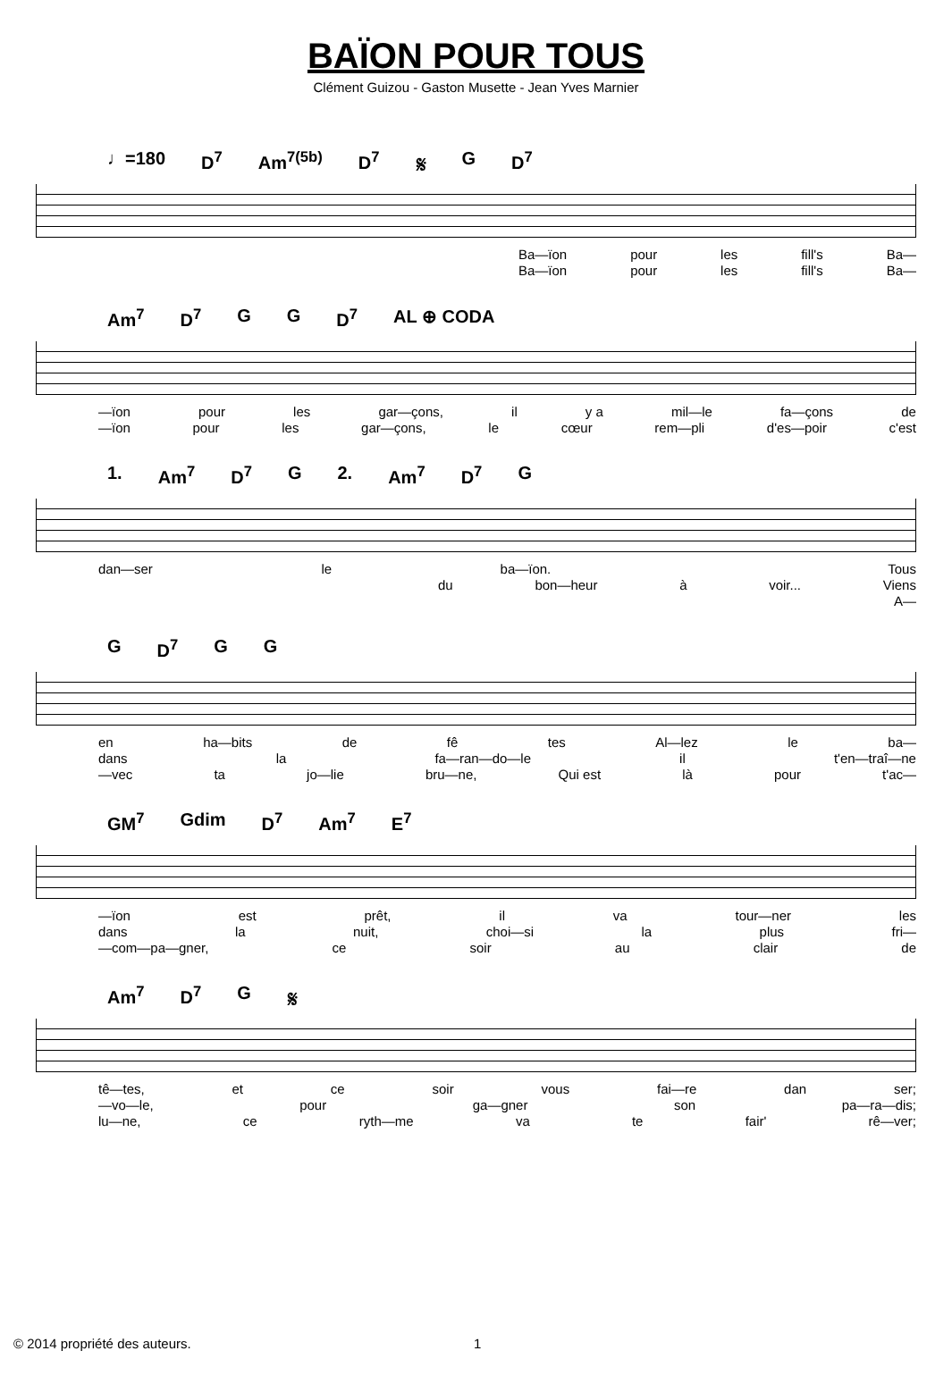BAÏON POUR TOUS
Clément Guizou - Gaston Musette - Jean Yves Marnier
♩=180 D<sup>7</sup> Am<sup>7(5b)</sup> D<sup>7</sup> 𝄋 G D<sup>7</sup>
Ba—ïon pour les fill's Ba—
Ba—ïon pour les fill's Ba—
Am<sup>7</sup> D<sup>7</sup> G G D<sup>7</sup> AL ⊕ CODA
—ïon pour les gar—çons, il y a mil—le fa—çons de
—ïon pour les gar—çons, le cœur rem—pli d'es—poir c'est
1. Am<sup>7</sup> D<sup>7</sup> G 2. Am<sup>7</sup> D<sup>7</sup> G
dan—ser le ba—ïon. Tous
du bon—heur à voir... Viens
A—
G D<sup>7</sup> G G
en ha—bits de fê tes Al—lez le ba—
dans la fa—ran—do—le il t'en—traî—ne
—vec ta jo—lie bru—ne, Qui est là pour t'ac—
GM<sup>7</sup> Gdim D<sup>7</sup> Am<sup>7</sup> E<sup>7</sup>
—ïon est prêt, il va tour—ner les
dans la nuit, choi—si la plus fri—
—com—pa—gner, ce soir au clair de
Am<sup>7</sup> D<sup>7</sup> G 𝄋
tê—tes, et ce soir vous fai—re dan ser;
—vo—le, pour ga—gner son pa—ra—dis;
lu—ne, ce ryth—me va te fair' rê—ver;
© 2014 propriété des auteurs. 1